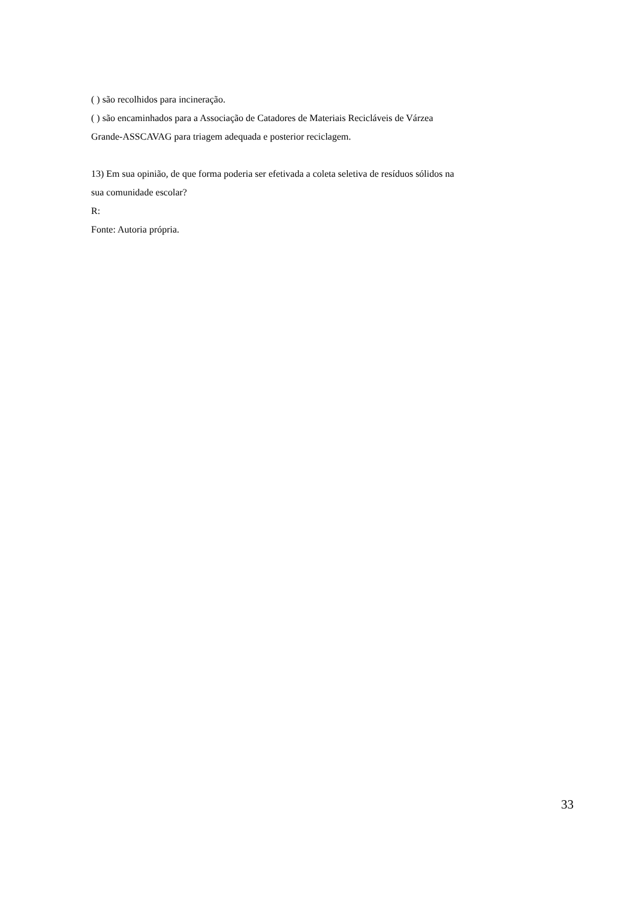( ) são recolhidos para incineração.
( ) são encaminhados para a Associação de Catadores de Materiais Recicláveis de Várzea Grande-ASSCAVAG para triagem adequada e posterior reciclagem.
13) Em sua opinião, de que forma poderia ser efetivada a coleta seletiva de resíduos sólidos na sua comunidade escolar?
R:
Fonte: Autoria própria.
33